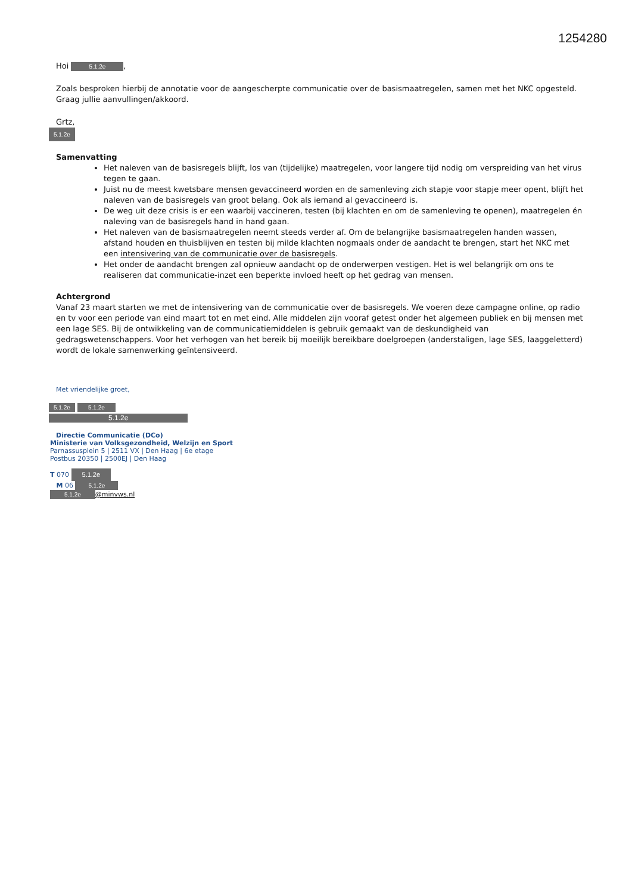1254280
Hoi 5.1.2e,
Zoals besproken hierbij de annotatie voor de aangescherpte communicatie over de basismaatregelen, samen met het NKC opgesteld.
Graag jullie aanvullingen/akkoord.
Grtz,
5.1.2e
Samenvatting
Het naleven van de basisregels blijft, los van (tijdelijke) maatregelen, voor langere tijd nodig om verspreiding van het virus tegen te gaan.
Juist nu de meest kwetsbare mensen gevaccineerd worden en de samenleving zich stapje voor stapje meer opent, blijft het naleven van de basisregels van groot belang. Ook als iemand al gevaccineerd is.
De weg uit deze crisis is er een waarbij vaccineren, testen (bij klachten en om de samenleving te openen), maatregelen én naleving van de basisregels hand in hand gaan.
Het naleven van de basismaatregelen neemt steeds verder af. Om de belangrijke basismaatregelen handen wassen, afstand houden en thuisblijven en testen bij milde klachten nogmaals onder de aandacht te brengen, start het NKC met een intensivering van de communicatie over de basisregels.
Het onder de aandacht brengen zal opnieuw aandacht op de onderwerpen vestigen. Het is wel belangrijk om ons te realiseren dat communicatie-inzet een beperkte invloed heeft op het gedrag van mensen.
Achtergrond
Vanaf 23 maart starten we met de intensivering van de communicatie over de basisregels. We voeren deze campagne online, op radio en tv voor een periode van eind maart tot en met eind. Alle middelen zijn vooraf getest onder het algemeen publiek en bij mensen met een lage SES. Bij de ontwikkeling van de communicatiemiddelen is gebruik gemaakt van de deskundigheid van gedragswetenschappers. Voor het verhogen van het bereik bij moeilijk bereikbare doelgroepen (anderstaligen, lage SES, laaggeletterd) wordt de lokale samenwerking geïntensiveerd.
Met vriendelijke groet,
5.1.2e 5.1.2e
5.1.2e
Directie Communicatie (DCo)
Ministerie van Volksgezondheid, Welzijn en Sport
Parnassusplein 5 | 2511 VX | Den Haag | 6e etage
Postbus 20350 | 2500EJ | Den Haag
T 070 5.1.2e
M 06 5.1.2e
5.1.2e @minvws.nl